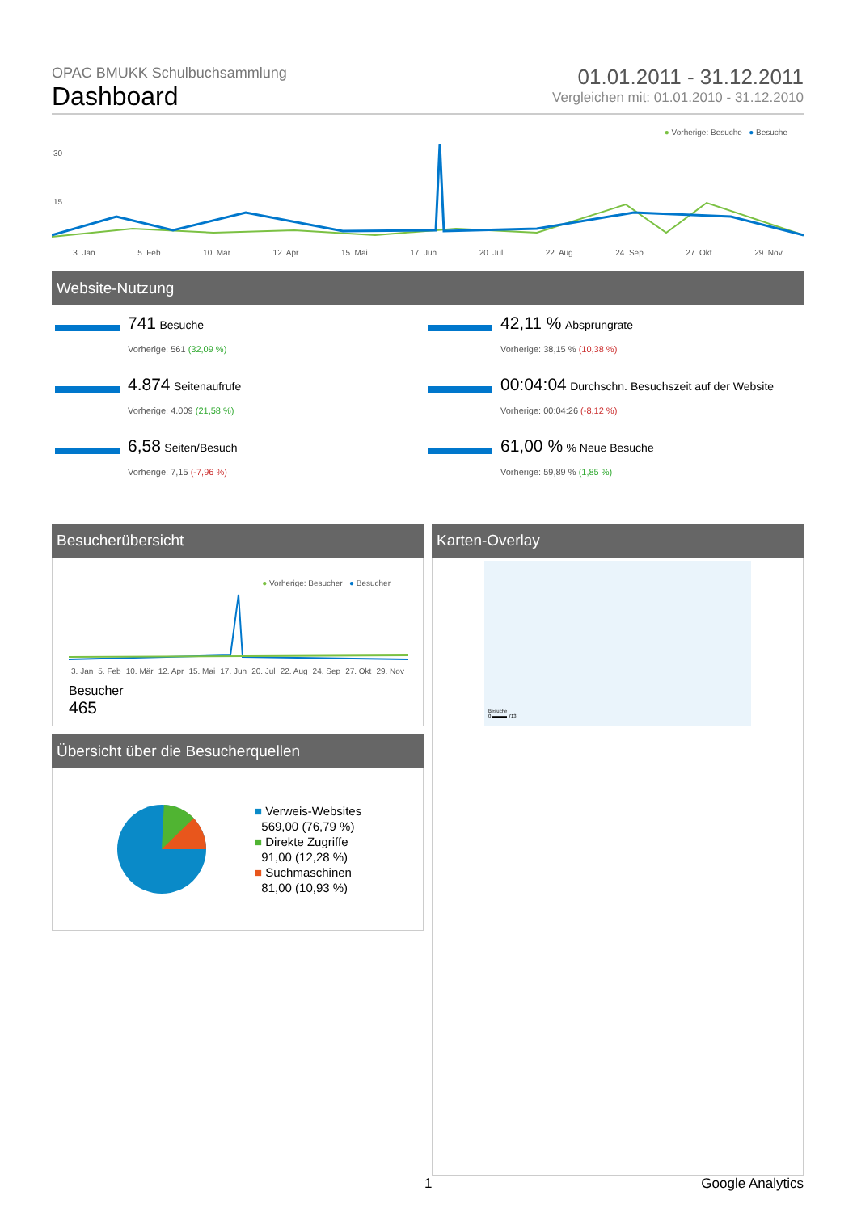OPAC BMUKK Schulbuchsammlung
Dashboard
01.01.2011 - 31.12.2011
Vergleichen mit: 01.01.2010 - 31.12.2010
● Vorherige: Besuche ● Besuche
30
15
3. Jan 5. Feb 10. Mär 12. Apr 15. Mai 17. Jun 20. Jul 22. Aug 24. Sep 27. Okt 29. Nov
Website-Nutzung
741 Besuche
Vorherige: 561 (32,09 %)
42,11 % Absprungrate
Vorherige: 38,15 % (10,38 %)
4.874 Seitenaufrufe
Vorherige: 4.009 (21,58 %)
00:04:04 Durchschn. Besuchszeit auf der Website
Vorherige: 00:04:26 (-8,12 %)
6,58 Seiten/Besuch
Vorherige: 7,15 (-7,96 %)
61,00 % % Neue Besuche
Vorherige: 59,89 % (1,85 %)
Besucherübersicht
● Vorherige: Besucher ● Besucher
3. Jan 5. Feb 10. Mär 12. Apr 15. Mai 17. Jun 20. Jul 22. Aug 24. Sep 27. Okt 29. Nov
Besucher
465
Übersicht über die Besucherquellen
■ Verweis-Websites
569,00 (76,79 %)
■ Direkte Zugriffe
91,00 (12,28 %)
■ Suchmaschinen
81,00 (10,93 %)
Karten-Overlay
Besuche
0 ▬▬▬ 713
1 Google Analytics